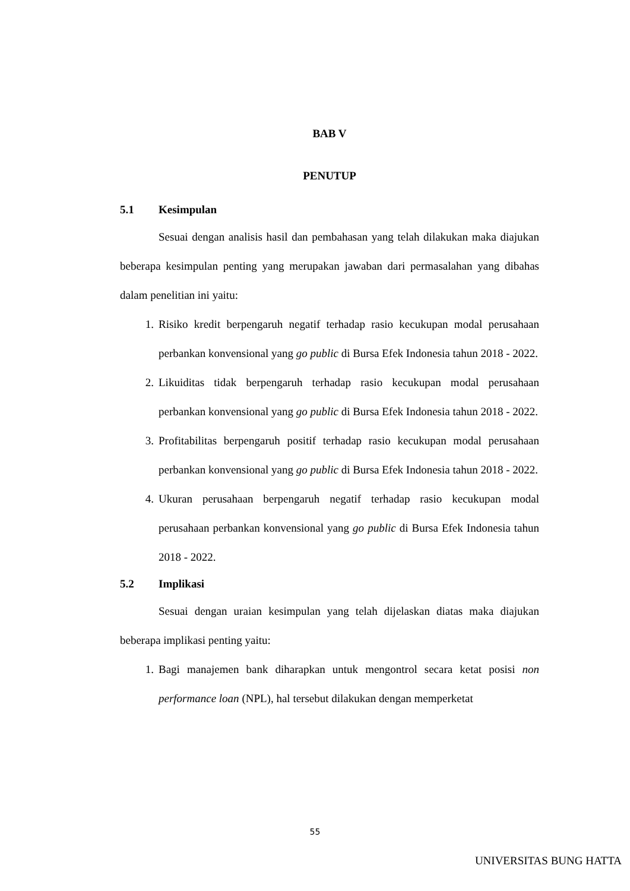BAB V
PENUTUP
5.1 Kesimpulan
Sesuai dengan analisis hasil dan pembahasan yang telah dilakukan maka diajukan beberapa kesimpulan penting yang merupakan jawaban dari permasalahan yang dibahas dalam penelitian ini yaitu:
1. Risiko kredit berpengaruh negatif terhadap rasio kecukupan modal perusahaan perbankan konvensional yang go public di Bursa Efek Indonesia tahun 2018 - 2022.
2. Likuiditas tidak berpengaruh terhadap rasio kecukupan modal perusahaan perbankan konvensional yang go public di Bursa Efek Indonesia tahun 2018 - 2022.
3. Profitabilitas berpengaruh positif terhadap rasio kecukupan modal perusahaan perbankan konvensional yang go public di Bursa Efek Indonesia tahun 2018 - 2022.
4. Ukuran perusahaan berpengaruh negatif terhadap rasio kecukupan modal perusahaan perbankan konvensional yang go public di Bursa Efek Indonesia tahun 2018 - 2022.
5.2 Implikasi
Sesuai dengan uraian kesimpulan yang telah dijelaskan diatas maka diajukan beberapa implikasi penting yaitu:
1. Bagi manajemen bank diharapkan untuk mengontrol secara ketat posisi non performance loan (NPL), hal tersebut dilakukan dengan memperketat
55
UNIVERSITAS BUNG HATTA